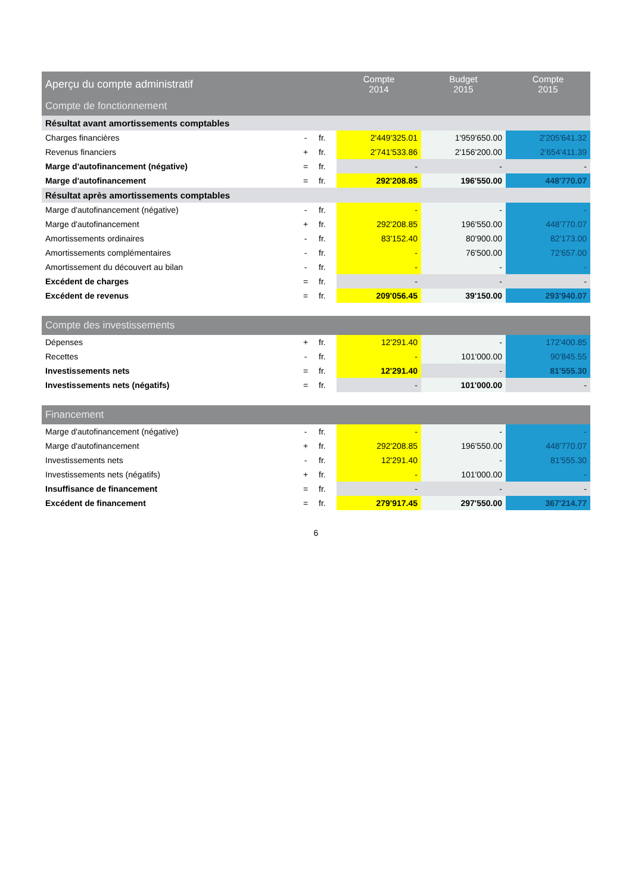| Aperçu du compte administratif | | | Compte 2014 | Budget 2015 | Compte 2015 |
| --- | --- | --- | --- | --- | --- |
| Compte de fonctionnement | | | | | |
| Résultat avant amortissements comptables | | | | | |
| Charges financières | - | fr. | 2'449'325.01 | 1'959'650.00 | 2'205'641.32 |
| Revenus financiers | + | fr. | 2'741'533.86 | 2'156'200.00 | 2'654'411.39 |
| Marge d'autofinancement (négative) | = | fr. | - | - | - |
| Marge d'autofinancement | = | fr. | 292'208.85 | 196'550.00 | 448'770.07 |
| Résultat après amortissements comptables | | | | | |
| Marge d'autofinancement (négative) | - | fr. | - | - | - |
| Marge d'autofinancement | + | fr. | 292'208.85 | 196'550.00 | 448'770.07 |
| Amortissements ordinaires | - | fr. | 83'152.40 | 80'900.00 | 82'173.00 |
| Amortissements complémentaires | - | fr. | - | 76'500.00 | 72'657.00 |
| Amortissement du découvert au bilan | - | fr. | - | - | - |
| Excédent de charges | = | fr. | - | - | - |
| Excédent de revenus | = | fr. | 209'056.45 | 39'150.00 | 293'940.07 |
| Compte des investissements | | | | | |
| Dépenses | + | fr. | 12'291.40 | - | 172'400.85 |
| Recettes | - | fr. | - | 101'000.00 | 90'845.55 |
| Investissements nets | = | fr. | 12'291.40 | - | 81'555.30 |
| Investissements nets (négatifs) | = | fr. | - | 101'000.00 | - |
| Financement | | | | | |
| Marge d'autofinancement (négative) | - | fr. | - | - | - |
| Marge d'autofinancement | + | fr. | 292'208.85 | 196'550.00 | 448'770.07 |
| Investissements nets | - | fr. | 12'291.40 | - | 81'555.30 |
| Investissements nets (négatifs) | + | fr. | - | 101'000.00 | - |
| Insuffisance de financement | = | fr. | - | - | - |
| Excédent de financement | = | fr. | 279'917.45 | 297'550.00 | 367'214.77 |
6